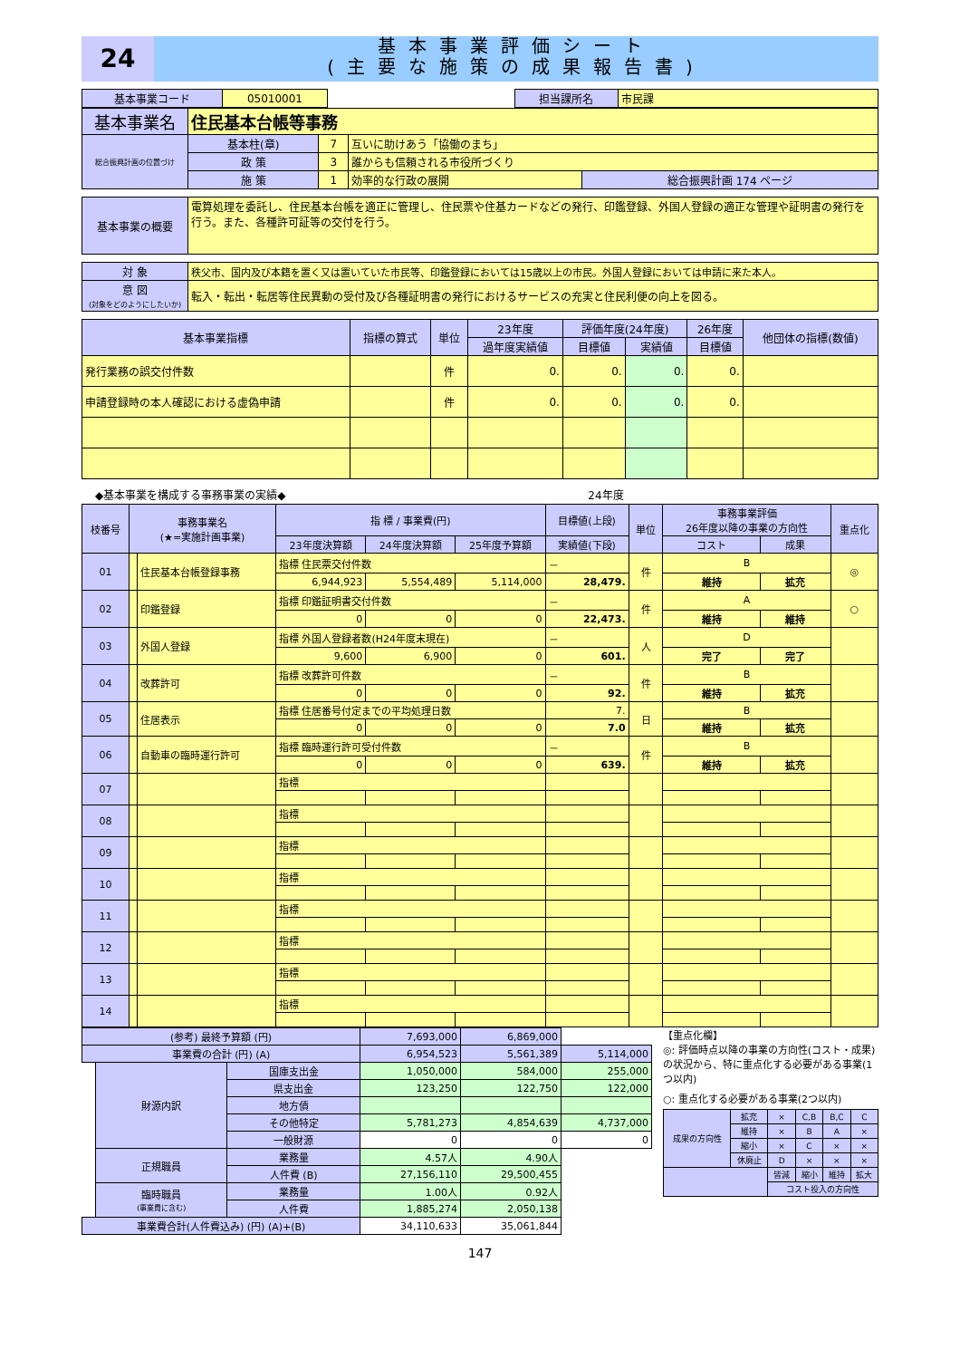24
基本事業評価シート
(主要な施策の成果報告書)
| 基本事業コード | 05010001 | | 担当課所名 | 市民課 |
| 基本事業名 | 住民基本台帳等事務 | | | |
| 総合振興計画の位置づけ | 基本柱(章) | 7 | 互いに助けあう「協働のまち」 | |
| | 政 策 | 3 | 誰からも信頼される市役所づくり | |
| | 施 策 | 1 | 効率的な行政の展開 | 総合振興計画 174 ページ |
| 基本事業の概要 | 電算処理を委託し、住民基本台帳を適正に管理し、住民票や住基カードなどの発行、印鑑登録、外国人登録の適正な管理や証明書の発行を行う。また、各種許可証等の交付を行う。 |
| 対 象 | 秩父市、国内及び本籍を置く又は置いていた市民等、印鑑登録においては15歳以上の市民。外国人登録においては申請に来た本人。 |
| 意 図 (対象をどのようにしたいか) | 転入・転出・転居等住民異動の受付及び各種証明書の発行におけるサービスの充実と住民利便の向上を図る。 |
| 基本事業指標 | 指標の算式 | 単位 | 23年度 | 評価年度(24年度) | | 26年度 | 他団体の指標(数値) |
| --- | --- | --- | --- | --- | --- | --- | --- |
| | | | 過年度実績値 | 目標値 | 実績値 | 目標値 | |
| 発行業務の誤交付件数 | | 件 | 0. | 0. | 0. | 0. | |
| 申請登録時の本人確認における虚偽申請 | | 件 | 0. | 0. | 0. | 0. | |
◆基本事業を構成する事務事業の実績◆ 24年度
| 枝番号 | 事務事業名 (★=実施計画事業) | | 指 標 / 事業費(円) | | | 目標値(上段) | 単位 | 事務事業評価 26年度以降の事業の方向性 | | 重点化 |
| --- | --- | --- | --- | --- | --- | --- | --- | --- | --- | --- |
| | | | 23年度決算額 | 24年度決算額 | 25年度予算額 | 実績値(下段) | | コスト | 成果 | |
| 01 | | 住民基本台帳登録事務 | 指標 住民票交付件数 | | | － | 件 | B | | ◎ |
| | | | 6,944,923 | 5,554,489 | 5,114,000 | 28,479. | | 維持 | 拡充 | |
| 02 | | 印鑑登録 | 指標 印鑑証明書交付件数 | | | － | 件 | A | | ○ |
| | | | 0 | 0 | 0 | 22,473. | | 維持 | 維持 | |
| 03 | | 外国人登録 | 指標 外国人登録者数(H24年度末現在) | | | － | 人 | D | | |
| | | | 9,600 | 6,900 | 0 | 601. | | 完了 | 完了 | |
| 04 | | 改葬許可 | 指標 改葬許可件数 | | | － | 件 | B | | |
| | | | 0 | 0 | 0 | 92. | | 維持 | 拡充 | |
| 05 | | 住居表示 | 指標 住居番号付定までの平均処理日数 | | | 7. | 日 | B | | |
| | | | 0 | 0 | 0 | 7.0 | | 維持 | 拡充 | |
| 06 | | 自動車の臨時運行許可 | 指標 臨時運行許可受付件数 | | | － | 件 | B | | |
| | | | 0 | 0 | 0 | 639. | | 維持 | 拡充 | |
| 07 | | | 指標 | | | | | | | |
| 08 | | | 指標 | | | | | | | |
| 09 | | | 指標 | | | | | | | |
| 10 | | | 指標 | | | | | | | |
| 11 | | | 指標 | | | | | | | |
| 12 | | | 指標 | | | | | | | |
| 13 | | | 指標 | | | | | | | |
| 14 | | | 指標 | | | | | | | |
| (参考) 最終予算額 (円) | | | 7,693,000 | 6,869,000 | |
| 事業費の合計 (円) (A) | | | 6,954,523 | 5,561,389 | 5,114,000 |
| | 財源内訳 | 国庫支出金 | 1,050,000 | 584,000 | 255,000 |
| | | 県支出金 | 123,250 | 122,750 | 122,000 |
| | | 地方債 | | | |
| | | その他特定 | 5,781,273 | 4,854,639 | 4,737,000 |
| | | 一般財源 | 0 | 0 | 0 |
| | 正規職員 | 業務量 | 4.57人 | 4.90人 | |
| | | 人件費 (B) | 27,156,110 | 29,500,455 | |
| | 臨時職員 (事業費に含む) | 業務量 | 1.00人 | 0.92人 | |
| | | 人件費 | 1,885,274 | 2,050,138 | |
| 事業費合計(人件費込み) (円) (A)+(B) | | | 34,110,633 | 35,061,844 | |
【重点化欄】
◎: 評価時点以降の事業の方向性(コスト・成果)の状況から、特に重点化する必要がある事業(1つ以内)
○: 重点化する必要がある事業(2つ以内)
| 成果の方向性 | 拡充 | × | C,B | B,C | C |
| | 維持 | × | B | A | × |
| | 縮小 | × | C | × | × |
| | 休廃止 | D | × | × | × |
| | | 皆減 | 縮小 | 維持 | 拡大 |
| | | コスト投入の方向性 | | | |
147